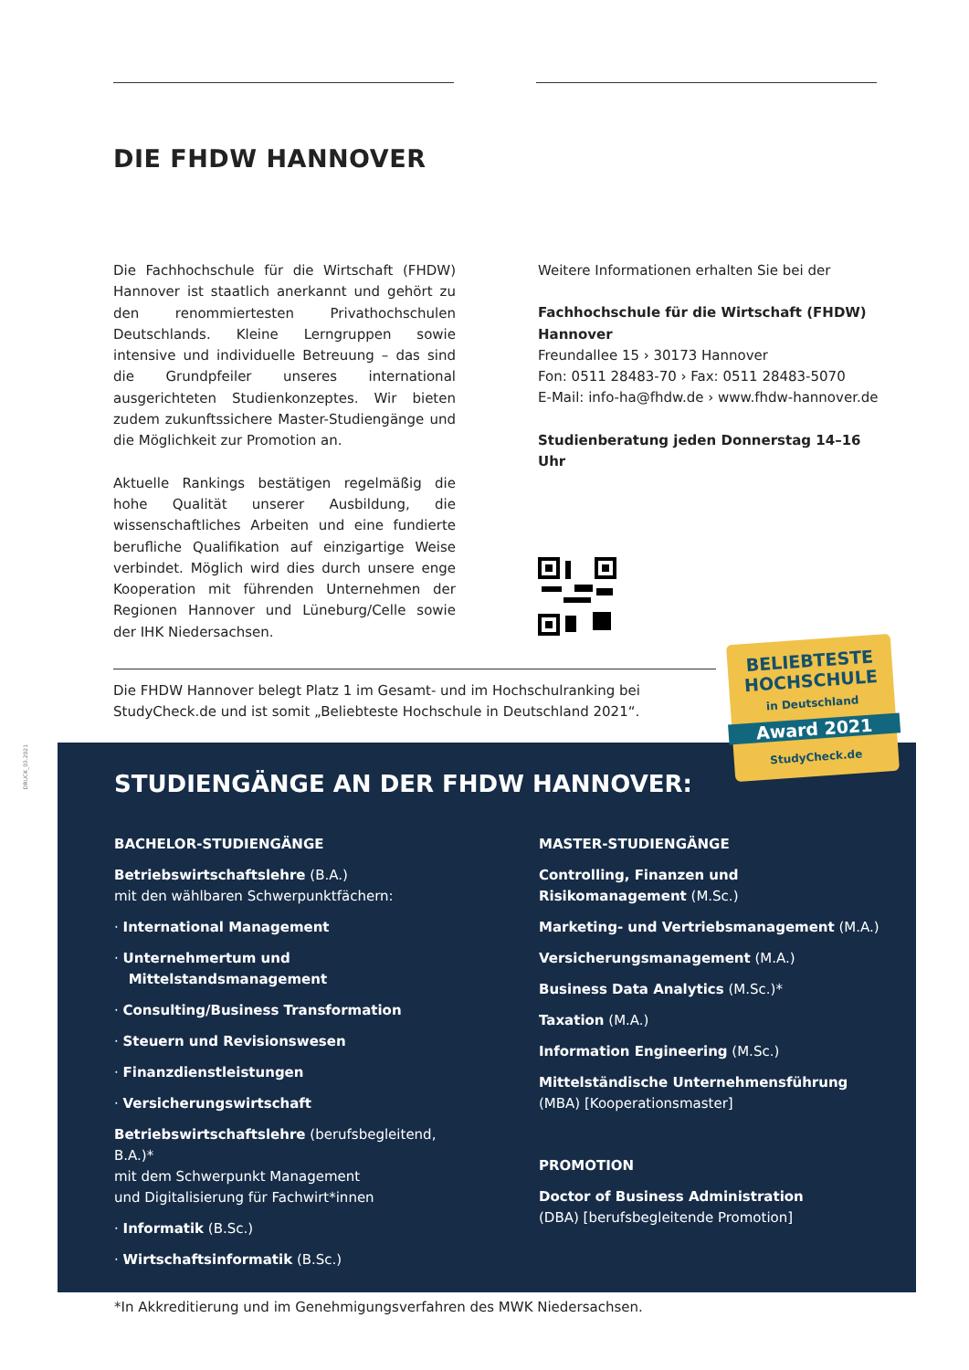DIE FHDW HANNOVER
Die Fachhochschule für die Wirtschaft (FHDW) Hannover ist staatlich anerkannt und gehört zu den renommiertesten Privathochschulen Deutschlands. Kleine Lerngruppen sowie intensive und individuelle Betreuung – das sind die Grundpfeiler unseres international ausgerichteten Studienkonzeptes. Wir bieten zudem zukunftssichere Master-Studiengänge und die Möglichkeit zur Promotion an.
Aktuelle Rankings bestätigen regelmäßig die hohe Qualität unserer Ausbildung, die wissenschaftliches Arbeiten und eine fundierte berufliche Qualifikation auf einzigartige Weise verbindet. Möglich wird dies durch unsere enge Kooperation mit führenden Unternehmen der Regionen Hannover und Lüneburg/Celle sowie der IHK Niedersachsen.
Weitere Informationen erhalten Sie bei der
Fachhochschule für die Wirtschaft (FHDW) Hannover
Freundallee 15 › 30173 Hannover
Fon: 0511 28483-70 › Fax: 0511 28483-5070
E-Mail: info-ha@fhdw.de › www.fhdw-hannover.de
Studienberatung jeden Donnerstag 14–16 Uhr
Die FHDW Hannover belegt Platz 1 im Gesamt- und im Hochschulranking bei StudyCheck.de und ist somit „Beliebteste Hochschule in Deutschland 2021“.
DRUCK_03.2021
STUDIENGÄNGE AN DER FHDW HANNOVER:
BACHELOR-STUDIENGÄNGE
Betriebswirtschaftslehre (B.A.)
mit den wählbaren Schwerpunktfächern:
· International Management
· Unternehmertum und
Mittelstandsmanagement
· Consulting/Business Transformation
· Steuern und Revisionswesen
· Finanzdienstleistungen
· Versicherungswirtschaft
Betriebswirtschaftslehre (berufsbegleitend, B.A.)*
mit dem Schwerpunkt Management
und Digitalisierung für Fachwirt*innen
· Informatik (B.Sc.)
· Wirtschaftsinformatik (B.Sc.)
MASTER-STUDIENGÄNGE
Controlling, Finanzen und
Risikomanagement (M.Sc.)
Marketing- und Vertriebsmanagement (M.A.)
Versicherungsmanagement (M.A.)
Business Data Analytics (M.Sc.)*
Taxation (M.A.)
Information Engineering (M.Sc.)
Mittelständische Unternehmensführung
(MBA) [Kooperationsmaster]
PROMOTION
Doctor of Business Administration
(DBA) [berufsbegleitende Promotion]
BELIEBTESTE
HOCHSCHULE
in Deutschland
Award 2021
StudyCheck.de
*In Akkreditierung und im Genehmigungsverfahren des MWK Niedersachsen.